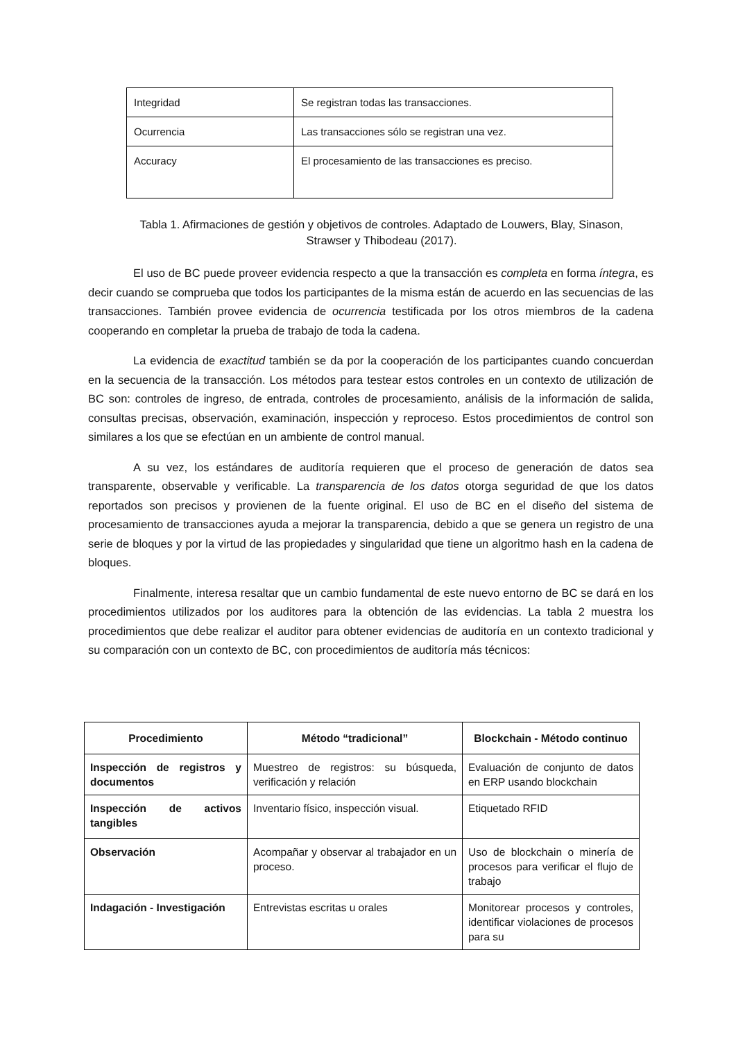| Integridad | Se registran todas las transacciones. |
| Ocurrencia | Las transacciones sólo se registran una vez. |
| Accuracy | El procesamiento de las transacciones es preciso. |
Tabla 1. Afirmaciones de gestión y objetivos de controles. Adaptado de Louwers, Blay, Sinason, Strawser y Thibodeau (2017).
El uso de BC puede proveer evidencia respecto a que la transacción es completa en forma íntegra, es decir cuando se comprueba que todos los participantes de la misma están de acuerdo en las secuencias de las transacciones. También provee evidencia de ocurrencia testificada por los otros miembros de la cadena cooperando en completar la prueba de trabajo de toda la cadena.
La evidencia de exactitud también se da por la cooperación de los participantes cuando concuerdan en la secuencia de la transacción. Los métodos para testear estos controles en un contexto de utilización de BC son: controles de ingreso, de entrada, controles de procesamiento, análisis de la información de salida, consultas precisas, observación, examinación, inspección y reproceso. Estos procedimientos de control son similares a los que se efectúan en un ambiente de control manual.
A su vez, los estándares de auditoría requieren que el proceso de generación de datos sea transparente, observable y verificable. La transparencia de los datos otorga seguridad de que los datos reportados son precisos y provienen de la fuente original. El uso de BC en el diseño del sistema de procesamiento de transacciones ayuda a mejorar la transparencia, debido a que se genera un registro de una serie de bloques y por la virtud de las propiedades y singularidad que tiene un algoritmo hash en la cadena de bloques.
Finalmente, interesa resaltar que un cambio fundamental de este nuevo entorno de BC se dará en los procedimientos utilizados por los auditores para la obtención de las evidencias. La tabla 2 muestra los procedimientos que debe realizar el auditor para obtener evidencias de auditoría en un contexto tradicional y su comparación con un contexto de BC, con procedimientos de auditoría más técnicos:
| Procedimiento | Método “tradicional” | Blockchain - Método continuo |
| --- | --- | --- |
| Inspección de registros y documentos | Muestreo de registros: su búsqueda, verificación y relación | Evaluación de conjunto de datos en ERP usando blockchain |
| Inspección de activos tangibles | Inventario físico, inspección visual. | Etiquetado RFID |
| Observación | Acompañar y observar al trabajador en un proceso. | Uso de blockchain o minería de procesos para verificar el flujo de trabajo |
| Indagación - Investigación | Entrevistas escritas u orales | Monitorear procesos y controles, identificar violaciones de procesos para su |